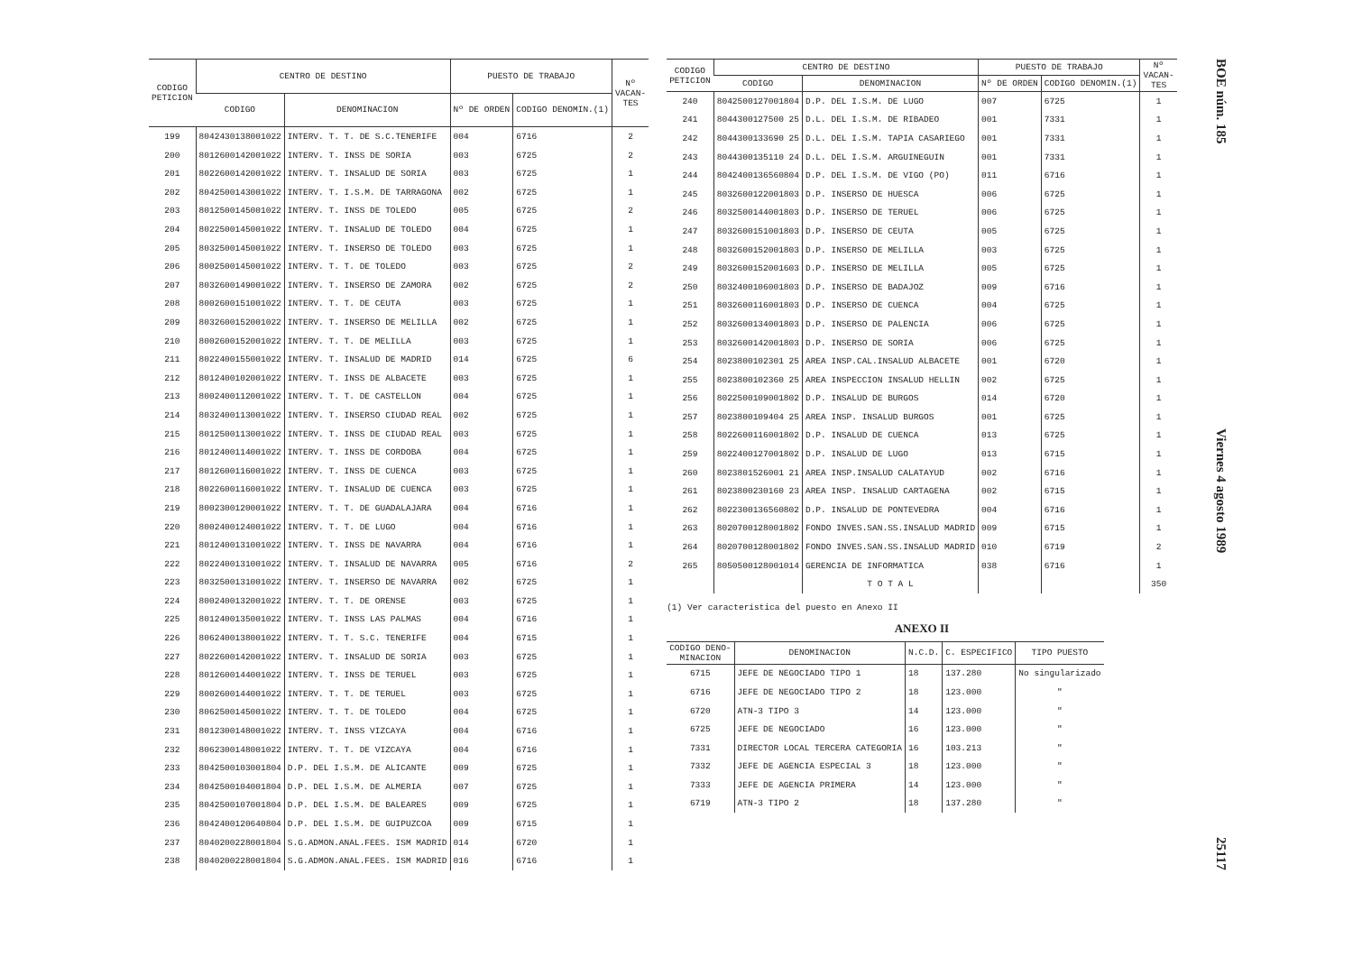| CODIGO PETICION | CENTRO DE DESTINO | | PUESTO DE TRABAJO | | Nº VACAN- TES |
| --- | --- | --- | --- | --- | --- |
| | CODIGO | DENOMINACION | Nº DE ORDEN | CODIGO DENOMIN.(1) | |
| 199 | 8042430138001022 | INTERV. T. T. DE S.C.TENERIFE | 004 | 6716 | 2 |
| 200 | 8012600142001022 | INTERV. T. INSS DE SORIA | 003 | 6725 | 2 |
| 201 | 8022600142001022 | INTERV. T. INSALUD DE SORIA | 003 | 6725 | 1 |
| 202 | 8042500143001022 | INTERV. T. I.S.M. DE TARRAGONA | 002 | 6725 | 1 |
| 203 | 8012500145001022 | INTERV. T. INSS DE TOLEDO | 005 | 6725 | 2 |
| 204 | 8022500145001022 | INTERV. T. INSALUD DE TOLEDO | 004 | 6725 | 1 |
| 205 | 8032500145001022 | INTERV. T. INSERSO DE TOLEDO | 003 | 6725 | 1 |
| 206 | 8002500145001022 | INTERV. T. T. DE TOLEDO | 003 | 6725 | 2 |
| 207 | 8032600149001022 | INTERV. T. INSERSO DE ZAMORA | 002 | 6725 | 2 |
| 208 | 8002600151001022 | INTERV. T. T. DE CEUTA | 003 | 6725 | 1 |
| 209 | 8032600152001022 | INTERV. T. INSERSO DE MELILLA | 002 | 6725 | 1 |
| 210 | 8002600152001022 | INTERV. T. T. DE MELILLA | 003 | 6725 | 1 |
| 211 | 8022400155001022 | INTERV. T. INSALUD DE MADRID | 014 | 6725 | 6 |
| 212 | 8012400102001022 | INTERV. T. INSS DE ALBACETE | 003 | 6725 | 1 |
| 213 | 8002400112001022 | INTERV. T. T. DE CASTELLON | 004 | 6725 | 1 |
| 214 | 8032400113001022 | INTERV. T. INSERSO CIUDAD REAL | 002 | 6725 | 1 |
| 215 | 8012500113001022 | INTERV. T. INSS DE CIUDAD REAL | 003 | 6725 | 1 |
| 216 | 8012400114001022 | INTERV. T. INSS DE CORDOBA | 004 | 6725 | 1 |
| 217 | 8012600116001022 | INTERV. T. INSS DE CUENCA | 003 | 6725 | 1 |
| 218 | 8022600116001022 | INTERV. T. INSALUD DE CUENCA | 003 | 6725 | 1 |
| 219 | 8002300120001022 | INTERV. T. T. DE GUADALAJARA | 004 | 6716 | 1 |
| 220 | 8002400124001022 | INTERV. T. T. DE LUGO | 004 | 6716 | 1 |
| 221 | 8012400131001022 | INTERV. T. INSS DE NAVARRA | 004 | 6716 | 1 |
| 222 | 8022400131001022 | INTERV. T. INSALUD DE NAVARRA | 005 | 6716 | 2 |
| 223 | 8032500131001022 | INTERV. T. INSERSO DE NAVARRA | 002 | 6725 | 1 |
| 224 | 8002400132001022 | INTERV. T. T. DE ORENSE | 003 | 6725 | 1 |
| 225 | 8012400135001022 | INTERV. T. INSS LAS PALMAS | 004 | 6716 | 1 |
| 226 | 8062400138001022 | INTERV. T. T. S.C. TENERIFE | 004 | 6715 | 1 |
| 227 | 8022600142001022 | INTERV. T. INSALUD DE SORIA | 003 | 6725 | 1 |
| 228 | 8012600144001022 | INTERV. T. INSS DE TERUEL | 003 | 6725 | 1 |
| 229 | 8002600144001022 | INTERV. T. T. DE TERUEL | 003 | 6725 | 1 |
| 230 | 8062500145001022 | INTERV. T. T. DE TOLEDO | 004 | 6725 | 1 |
| 231 | 8012300148001022 | INTERV. T. INSS VIZCAYA | 004 | 6716 | 1 |
| 232 | 8062300148001022 | INTERV. T. T. DE VIZCAYA | 004 | 6716 | 1 |
| 233 | 8042500103001804 | D.P. DEL I.S.M. DE ALICANTE | 009 | 6725 | 1 |
| 234 | 8042500104001804 | D.P. DEL I.S.M. DE ALMERIA | 007 | 6725 | 1 |
| 235 | 8042500107001804 | D.P. DEL I.S.M. DE BALEARES | 009 | 6725 | 1 |
| 236 | 8042400120640804 | D.P. DEL I.S.M. DE GUIPUZCOA | 009 | 6715 | 1 |
| 237 | 8040200228001804 | S.G.ADMON.ANAL.FEES. ISM MADRID | 014 | 6720 | 1 |
| 238 | 8040200228001804 | S.G.ADMON.ANAL.FEES. ISM MADRID | 016 | 6716 | 1 |
| CODIGO PETICION | CENTRO DE DESTINO | | PUESTO DE TRABAJO | | Nº VACAN- TES |
| --- | --- | --- | --- | --- | --- |
| | CODIGO | DENOMINACION | Nº DE ORDEN | CODIGO DENOMIN.(1) | |
| 240 | 8042500127001804 | D.P. DEL I.S.M. DE LUGO | 007 | 6725 | 1 |
| 241 | 8044300127500 25 | D.L. DEL I.S.M. DE RIBADEO | 001 | 7331 | 1 |
| 242 | 8044300133690 25 | D.L. DEL I.S.M. TAPIA CASARIEGO | 001 | 7331 | 1 |
| 243 | 8044300135110 24 | D.L. DEL I.S.M. ARGUINEGUIN | 001 | 7331 | 1 |
| 244 | 8042400136560804 | D.P. DEL I.S.M. DE VIGO (PO) | 011 | 6716 | 1 |
| 245 | 8032600122001803 | D.P. INSERSO DE HUESCA | 006 | 6725 | 1 |
| 246 | 8032500144001803 | D.P. INSERSO DE TERUEL | 006 | 6725 | 1 |
| 247 | 8032600151001803 | D.P. INSERSO DE CEUTA | 005 | 6725 | 1 |
| 248 | 8032600152001803 | D.P. INSERSO DE MELILLA | 003 | 6725 | 1 |
| 249 | 8032600152001603 | D.P. INSERSO DE MELILLA | 005 | 6725 | 1 |
| 250 | 8032400106001803 | D.P. INSERSO DE BADAJOZ | 009 | 6716 | 1 |
| 251 | 8032600116001803 | D.P. INSERSO DE CUENCA | 004 | 6725 | 1 |
| 252 | 8032600134001803 | D.P. INSERSO DE PALENCIA | 006 | 6725 | 1 |
| 253 | 8032600142001803 | D.P. INSERSO DE SORIA | 006 | 6725 | 1 |
| 254 | 8023800102301 25 | AREA INSP.CAL.INSALUD ALBACETE | 001 | 6720 | 1 |
| 255 | 8023800102360 25 | AREA INSPECCION INSALUD HELLIN | 002 | 6725 | 1 |
| 256 | 8022500109001802 | D.P. INSALUD DE BURGOS | 014 | 6720 | 1 |
| 257 | 8023800109404 25 | AREA INSP. INSALUD BURGOS | 001 | 6725 | 1 |
| 258 | 8022600116001802 | D.P. INSALUD DE CUENCA | 013 | 6725 | 1 |
| 259 | 8022400127001802 | D.P. INSALUD DE LUGO | 013 | 6715 | 1 |
| 260 | 8023801526001 21 | AREA INSP.INSALUD CALATAYUD | 002 | 6716 | 1 |
| 261 | 8023800230160 23 | AREA INSP. INSALUD CARTAGENA | 002 | 6715 | 1 |
| 262 | 8022300136560802 | D.P. INSALUD DE PONTEVEDRA | 004 | 6716 | 1 |
| 263 | 8020700128001802 | FONDO INVES.SAN.SS.INSALUD MADRID | 009 | 6715 | 1 |
| 264 | 8020700128001802 | FONDO INVES.SAN.SS.INSALUD MADRID | 010 | 6719 | 2 |
| 265 | 8050500128001014 | GERENCIA DE INFORMATICA | 038 | 6716 | 1 |
| | | T O T A L | | | 350 |
(1) Ver característica del puesto en Anexo II
ANEXO II
| CODIGO DENO- MINACION | DENOMINACION | N.C.D. | C. ESPECIFICO | TIPO PUESTO |
| --- | --- | --- | --- | --- |
| 6715 | JEFE DE NEGOCIADO TIPO 1 | 18 | 137.280 | No singularizado |
| 6716 | JEFE DE NEGOCIADO TIPO 2 | 18 | 123.000 | " |
| 6720 | ATN-3 TIPO 3 | 14 | 123.000 | " |
| 6725 | JEFE DE NEGOCIADO | 16 | 123.000 | " |
| 7331 | DIRECTOR LOCAL TERCERA CATEGORIA | 16 | 103.213 | " |
| 7332 | JEFE DE AGENCIA ESPECIAL 3 | 18 | 123.000 | " |
| 7333 | JEFE DE AGENCIA PRIMERA | 14 | 123.000 | " |
| 6719 | ATN-3 TIPO 2 | 18 | 137.280 | " |
BOE núm. 185 Viernes 4 agosto 1989 25117